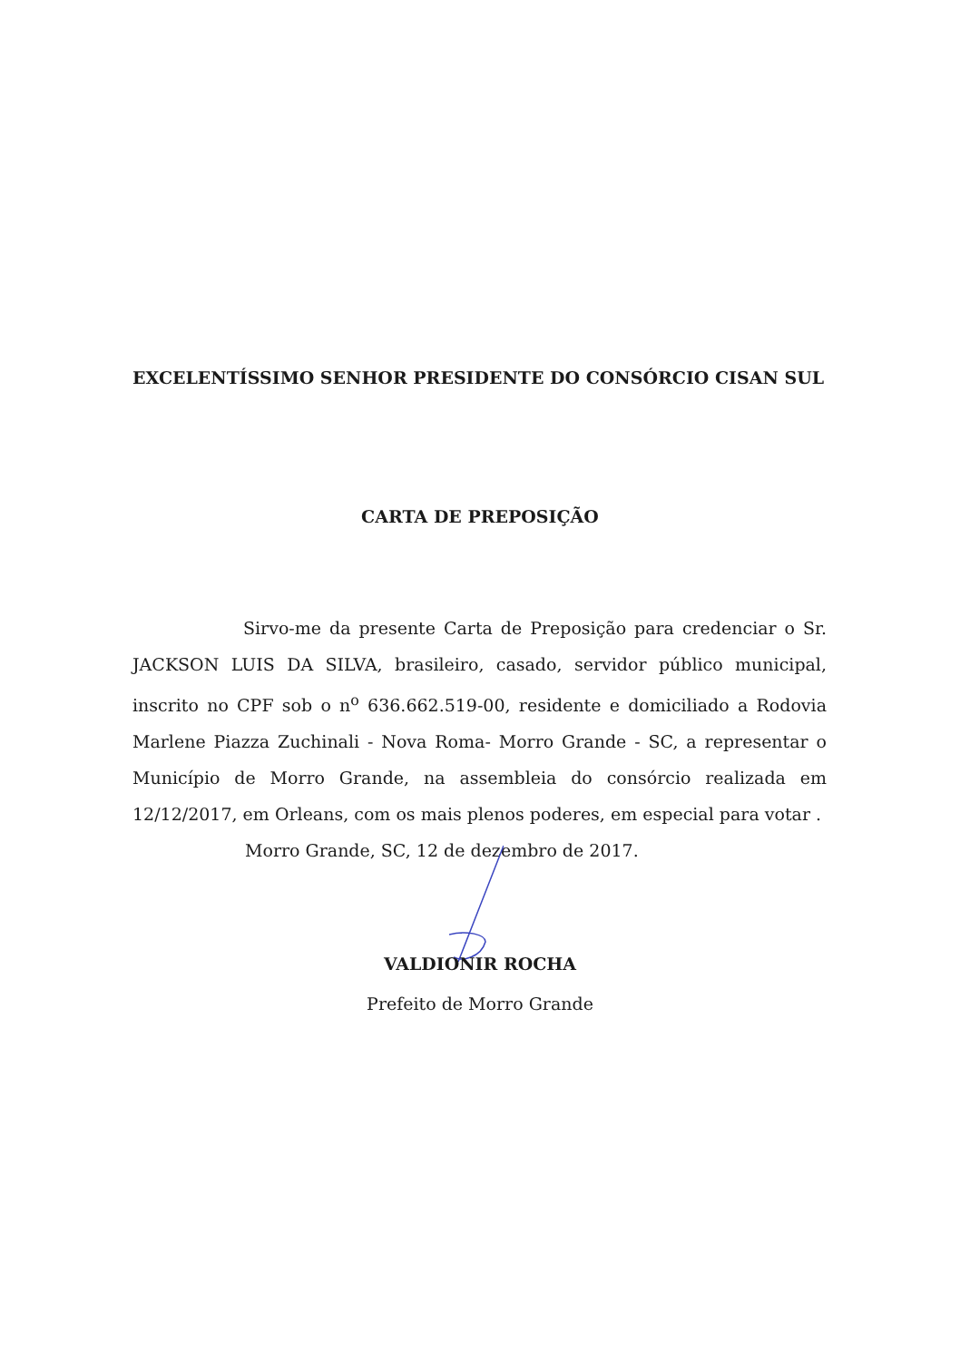EXCELENTÍSSIMO SENHOR PRESIDENTE DO CONSÓRCIO CISAN SUL
CARTA DE PREPOSIÇÃO
Sirvo-me da presente Carta de Preposição para credenciar o Sr. JACKSON LUIS DA SILVA, brasileiro, casado, servidor público municipal, inscrito no CPF sob o n<sup>o</sup> 636.662.519-00, residente e domiciliado a Rodovia Marlene Piazza Zuchinali - Nova Roma- Morro Grande - SC, a representar o Município de Morro Grande, na assembleia do consórcio realizada em 12/12/2017, em Orleans, com os mais plenos poderes, em especial para votar .
Morro Grande, SC, 12 de dezembro de 2017.
VALDIONIR ROCHA
Prefeito de Morro Grande